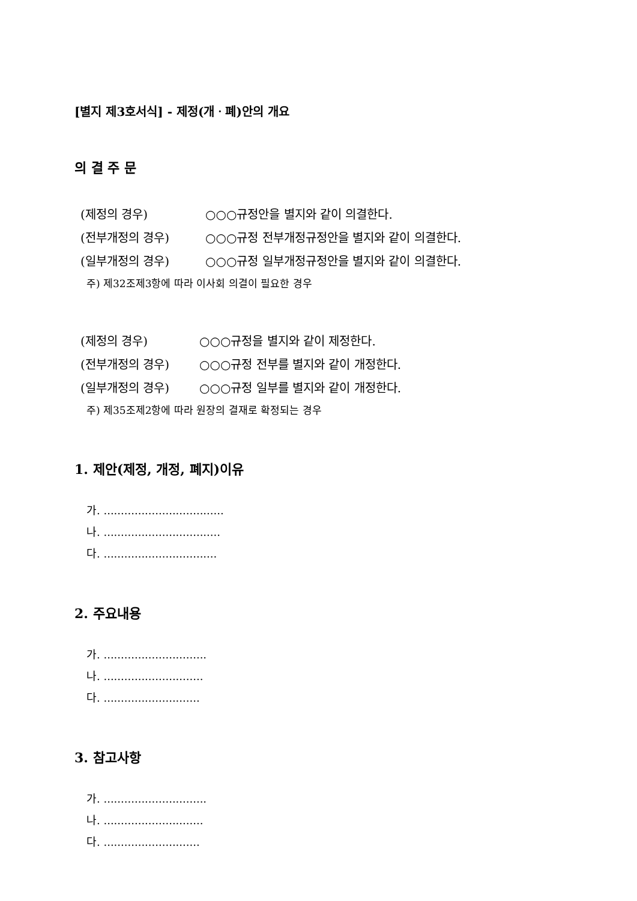[별지 제3호서식] - 제정(개ㆍ폐)안의 개요
의 결 주 문
(제정의 경우) ○○○규정안을 별지와 같이 의결한다.
(전부개정의 경우) ○○○규정 전부개정규정안을 별지와 같이 의결한다.
(일부개정의 경우) ○○○규정 일부개정규정안을 별지와 같이 의결한다.
주) 제32조제3항에 따라 이사회 의결이 필요한 경우
(제정의 경우) ○○○규정을 별지와 같이 제정한다.
(전부개정의 경우) ○○○규정 전부를 별지와 같이 개정한다.
(일부개정의 경우) ○○○규정 일부를 별지와 같이 개정한다.
주) 제35조제2항에 따라 원장의 결재로 확정되는 경우
1. 제안(제정, 개정, 폐지)이유
가. ...................................
나. ..................................
다. .................................
2. 주요내용
가. ..............................
나. .............................
다. ............................
3. 참고사항
가. ..............................
나. .............................
다. ............................